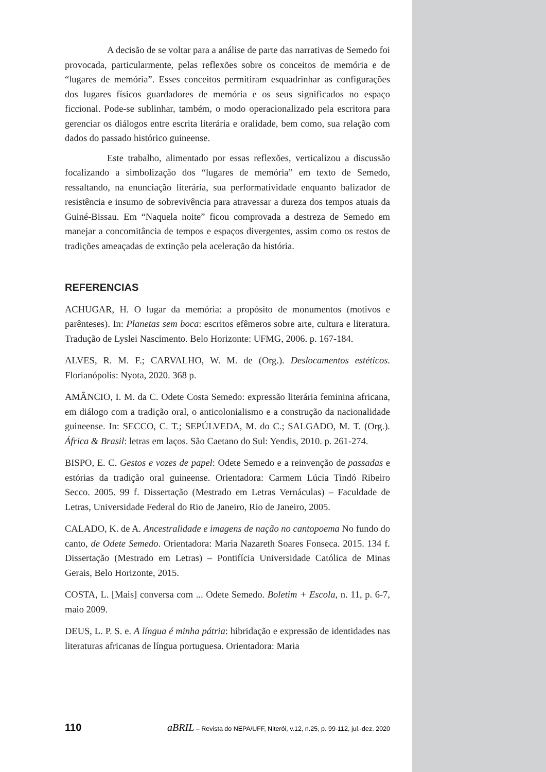A decisão de se voltar para a análise de parte das narrativas de Semedo foi provocada, particularmente, pelas reflexões sobre os conceitos de memória e de “lugares de memória”. Esses conceitos permitiram esquadrinhar as configurações dos lugares físicos guardadores de memória e os seus significados no espaço ficcional. Pode-se sublinhar, também, o modo operacionalizado pela escritora para gerenciar os diálogos entre escrita literária e oralidade, bem como, sua relação com dados do passado histórico guineense.
Este trabalho, alimentado por essas reflexões, verticalizou a discussão focalizando a simbolização dos “lugares de memória” em texto de Semedo, ressaltando, na enunciação literária, sua performatividade enquanto balizador de resistência e insumo de sobrevivência para atravessar a dureza dos tempos atuais da Guiné-Bissau. Em “Naquela noite” ficou comprovada a destreza de Semedo em manejar a concomitância de tempos e espaços divergentes, assim como os restos de tradições ameaçadas de extinção pela aceleração da história.
REFERENCIAS
ACHUGAR, H. O lugar da memória: a propósito de monumentos (motivos e parênteses). In: Planetas sem boca: escritos efêmeros sobre arte, cultura e literatura. Tradução de Lyslei Nascimento. Belo Horizonte: UFMG, 2006. p. 167-184.
ALVES, R. M. F.; CARVALHO, W. M. de (Org.). Deslocamentos estéticos. Florianópolis: Nyota, 2020. 368 p.
AMÂNCIO, I. M. da C. Odete Costa Semedo: expressão literária feminina africana, em diálogo com a tradição oral, o anticolonialismo e a construção da nacionalidade guineense. In: SECCO, C. T.; SEPÚLVEDA, M. do C.; SALGADO, M. T. (Org.). África & Brasil: letras em laços. São Caetano do Sul: Yendis, 2010. p. 261-274.
BISPO, E. C. Gestos e vozes de papel: Odete Semedo e a reinvenção de passadas e estórias da tradição oral guineense. Orientadora: Carmem Lúcia Tindó Ribeiro Secco. 2005. 99 f. Dissertação (Mestrado em Letras Vernáculas) – Faculdade de Letras, Universidade Federal do Rio de Janeiro, Rio de Janeiro, 2005.
CALADO, K. de A. Ancestralidade e imagens de nação no cantopoema No fundo do canto, de Odete Semedo. Orientadora: Maria Nazareth Soares Fonseca. 2015. 134 f. Dissertação (Mestrado em Letras) – Pontifícia Universidade Católica de Minas Gerais, Belo Horizonte, 2015.
COSTA, L. [Mais] conversa com ... Odete Semedo. Boletim + Escola, n. 11, p. 6-7, maio 2009.
DEUS, L. P. S. e. A língua é minha pátria: hibridação e expressão de identidades nas literaturas africanas de língua portuguesa. Orientadora: Maria
110 aBRIL – Revista do NEPA/UFF, Niterói, v.12, n.25, p. 99-112, jul.-dez. 2020